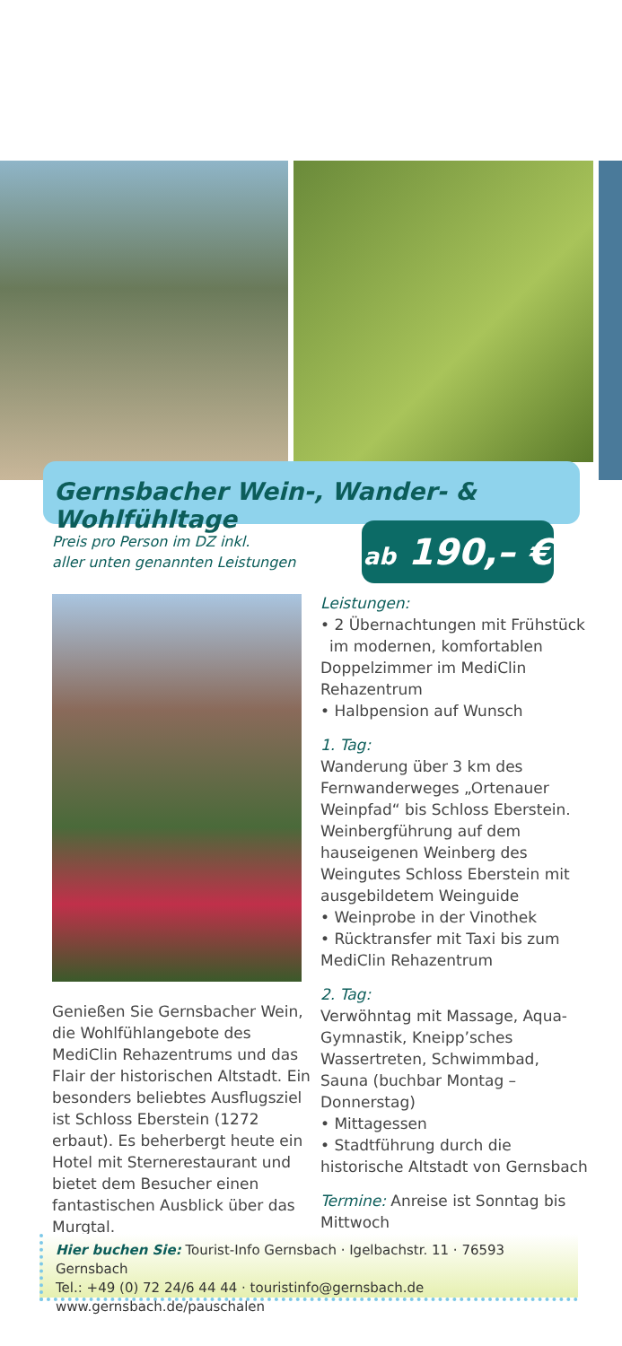Gernsbacher Wein-, Wander- & Wohlfühltage
Preis pro Person im DZ inkl.
aller unten genannten Leistungen
ab 190,– €
Genießen Sie Gernsbacher Wein, die Wohlfühlangebote des MediClin Rehazentrums und das Flair der historischen Altstadt. Ein besonders beliebtes Ausflugsziel ist Schloss Eberstein (1272 erbaut). Es beherbergt heute ein Hotel mit Sternerestaurant und bietet dem Besucher einen fantastischen Ausblick über das Murgtal.
Leistungen:
• 2 Übernachtungen mit Frühstück
im modernen, komfortablen Doppelzimmer im MediClin Rehazentrum
• Halbpension auf Wunsch
1. Tag:
Wanderung über 3 km des Fernwanderweges „Ortenauer Weinpfad“ bis Schloss Eberstein. Weinbergführung auf dem hauseigenen Weinberg des Weingutes Schloss Eberstein mit ausgebildetem Weinguide
• Weinprobe in der Vinothek
• Rücktransfer mit Taxi bis zum MediClin Rehazentrum
2. Tag:
Verwöhntag mit Massage, Aqua-Gymnastik, Kneipp’sches Wassertreten, Schwimmbad, Sauna (buchbar Montag – Donnerstag)
• Mittagessen
• Stadtführung durch die historische Altstadt von Gernsbach
Termine: Anreise ist Sonntag bis Mittwoch
Hier buchen Sie: Tourist-Info Gernsbach · Igelbachstr. 11 · 76593 Gernsbach
Tel.: +49 (0) 72 24/6 44 44 · touristinfo@gernsbach.de
www.gernsbach.de/pauschalen